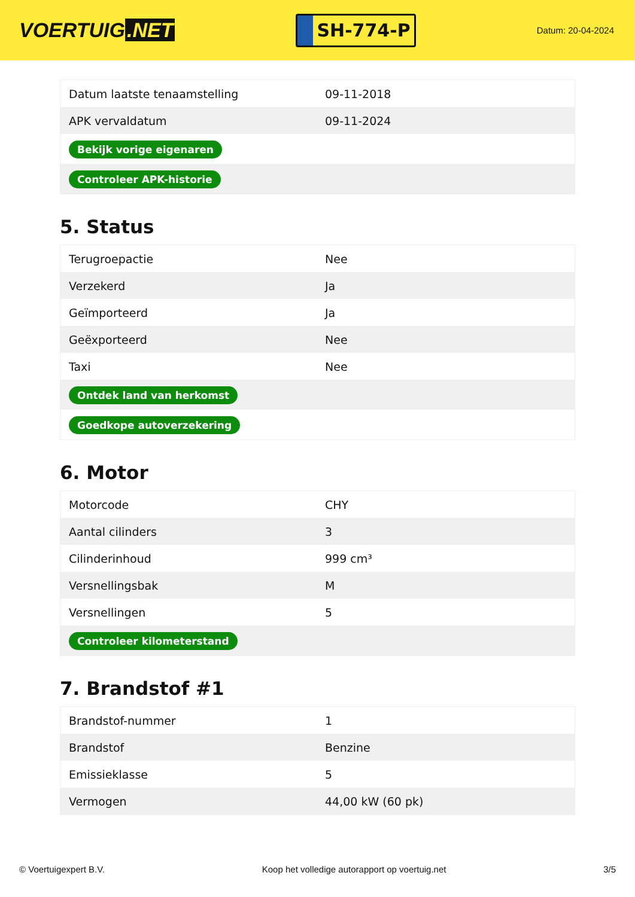VOERTUIG.NET
SH-774-P
Datum: 20-04-2024
| Datum laatste tenaamstelling | 09-11-2018 |
| APK vervaldatum | 09-11-2024 |
| Bekijk vorige eigenaren | |
| Controleer APK-historie | |
5. Status
| Terugroepactie | Nee |
| Verzekerd | Ja |
| Geïmporteerd | Ja |
| Geëxporteerd | Nee |
| Taxi | Nee |
| Ontdek land van herkomst | |
| Goedkope autoverzekering | |
6. Motor
| Motorcode | CHY |
| Aantal cilinders | 3 |
| Cilinderinhoud | 999 cm³ |
| Versnellingsbak | M |
| Versnellingen | 5 |
| Controleer kilometerstand | |
7. Brandstof #1
| Brandstof-nummer | 1 |
| Brandstof | Benzine |
| Emissieklasse | 5 |
| Vermogen | 44,00 kW (60 pk) |
© Voertuigexpert B.V. Koop het volledige autorapport op voertuig.net 3/5